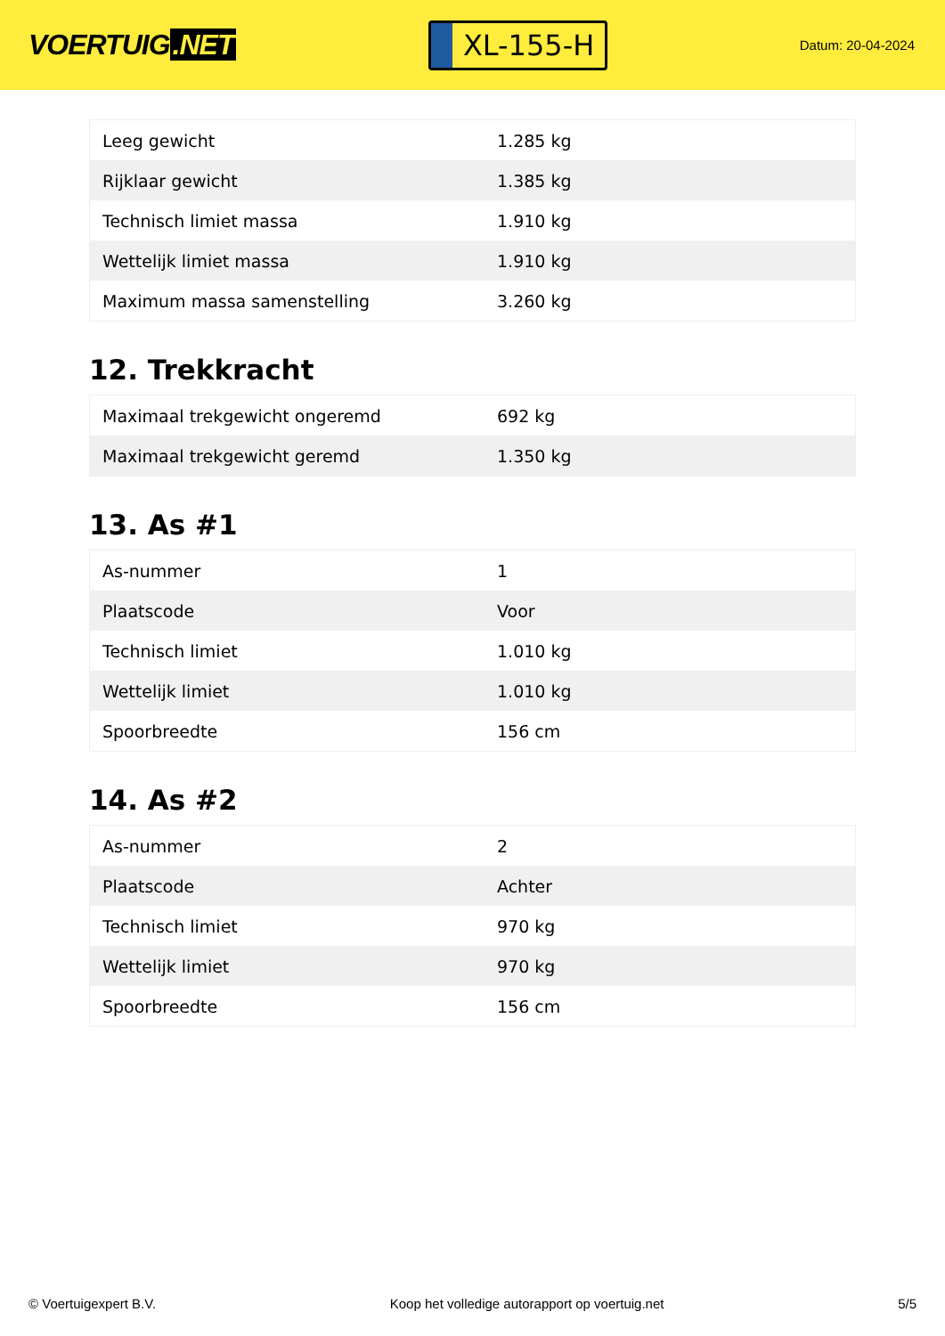VOERTUIG.NET
XL-155-H
Datum: 20-04-2024
| Leeg gewicht | 1.285 kg |
| Rijklaar gewicht | 1.385 kg |
| Technisch limiet massa | 1.910 kg |
| Wettelijk limiet massa | 1.910 kg |
| Maximum massa samenstelling | 3.260 kg |
12. Trekkracht
| Maximaal trekgewicht ongeremd | 692 kg |
| Maximaal trekgewicht geremd | 1.350 kg |
13. As #1
| As-nummer | 1 |
| Plaatscode | Voor |
| Technisch limiet | 1.010 kg |
| Wettelijk limiet | 1.010 kg |
| Spoorbreedte | 156 cm |
14. As #2
| As-nummer | 2 |
| Plaatscode | Achter |
| Technisch limiet | 970 kg |
| Wettelijk limiet | 970 kg |
| Spoorbreedte | 156 cm |
© Voertuigexpert B.V. Koop het volledige autorapport op voertuig.net 5/5